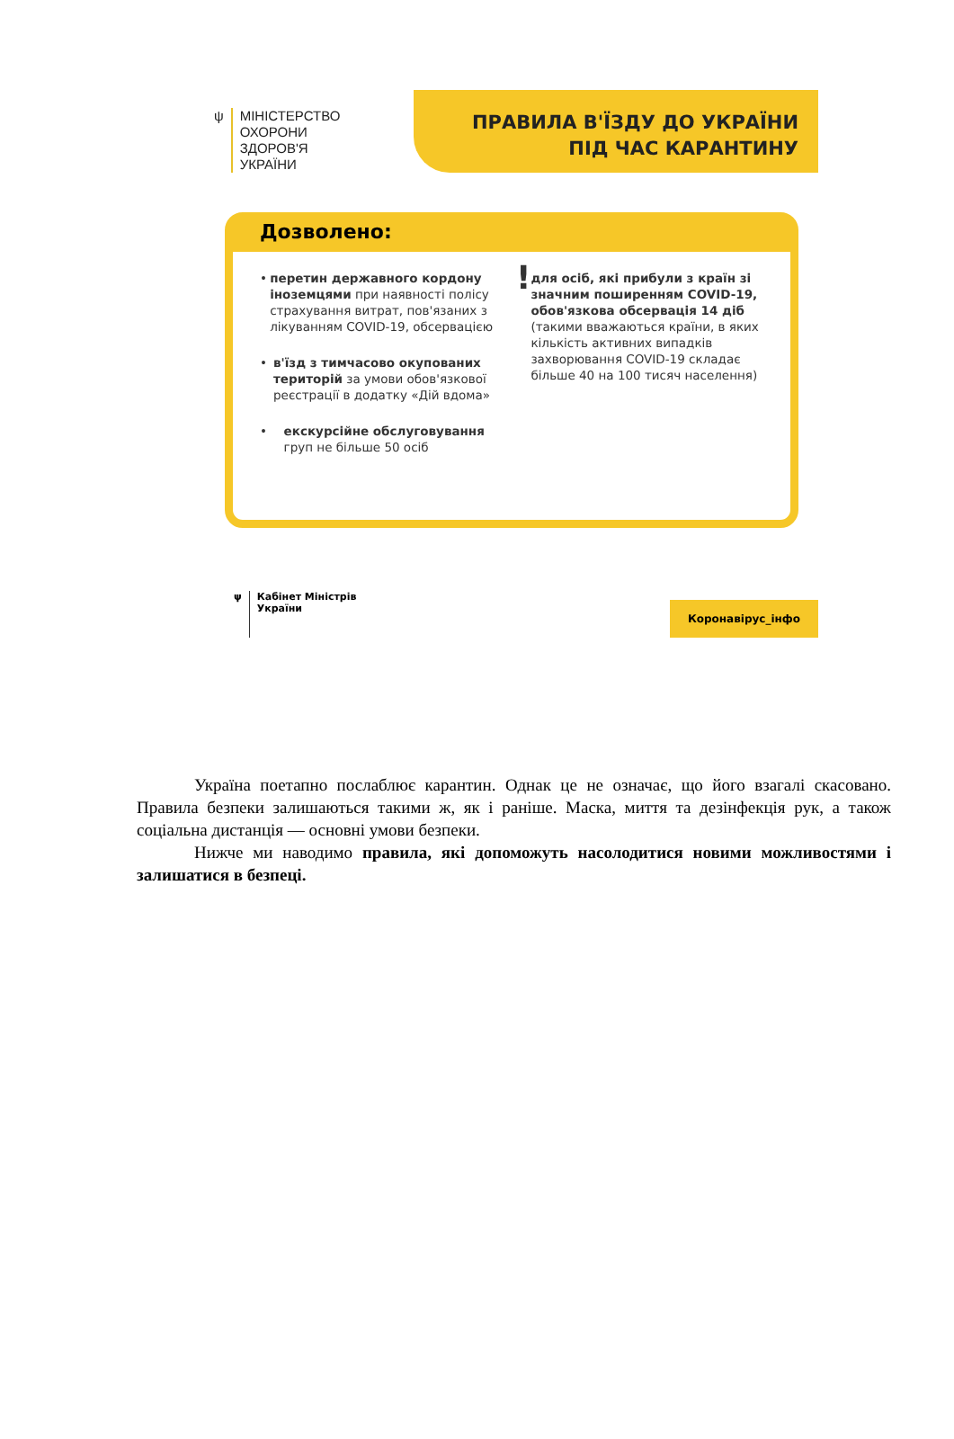ψ МІНІСТЕРСТВО
ОХОРОНИ
ЗДОРОВ'Я
УКРАЇНИ
ПРАВИЛА В'ЇЗДУ ДО УКРАЇНИ
ПІД ЧАС КАРАНТИНУ
Дозволено:
• перетин державного кордону іноземцями при наявності полісу страхування витрат, пов'язаних з лікуванням COVID-19, обсервацією
• в'їзд з тимчасово окупованих територій за умови обов'язкової реєстрації в додатку «Дій вдома»
• екскурсійне обслуговування груп не більше 50 осіб
!
для осіб, які прибули з країн зі значним поширенням COVID-19, обов'язкова обсервація 14 діб (такими вважаються країни, в яких кількість активних випадків захворювання COVID-19 складає більше 40 на 100 тисяч населення)
ψ Кабінет Міністрів
України
Коронавірус_інфо
Україна поетапно послаблює карантин. Однак це не означає, що його взагалі скасовано. Правила безпеки залишаються такими ж, як і раніше. Маска, миття та дезінфекція рук, а також соціальна дистанція — основні умови безпеки.
Нижче ми наводимо правила, які допоможуть насолодитися новими можливостями і залишатися в безпеці.